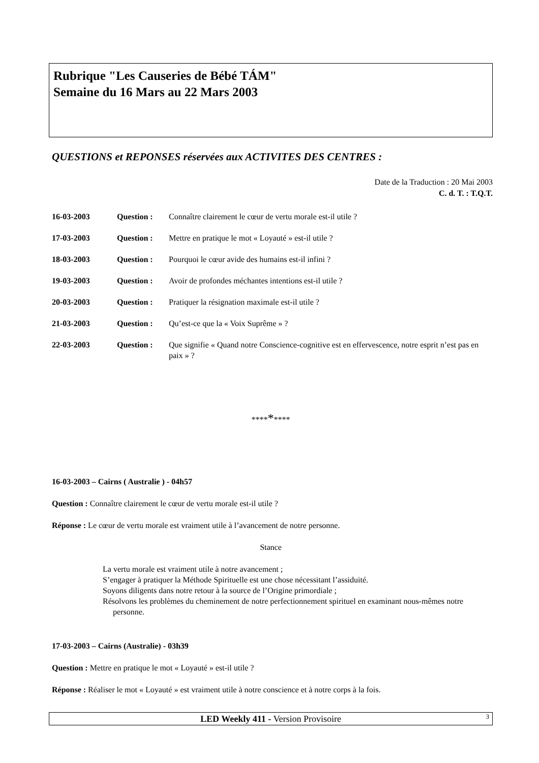Rubrique "Les Causeries de Bébé TÁM"
Semaine du 16 Mars au 22 Mars 2003
QUESTIONS et REPONSES réservées aux ACTIVITES DES CENTRES :
Date de la Traduction : 20 Mai 2003
C. d. T. : T.Q.T.
16-03-2003 Question : Connaître clairement le cœur de vertu morale est-il utile ?
17-03-2003 Question : Mettre en pratique le mot « Loyauté » est-il utile ?
18-03-2003 Question : Pourquoi le cœur avide des humains est-il infini ?
19-03-2003 Question : Avoir de profondes méchantes intentions est-il utile ?
20-03-2003 Question : Pratiquer la résignation maximale est-il utile ?
21-03-2003 Question : Qu’est-ce que la « Voix Suprême » ?
22-03-2003 Question : Que signifie « Quand notre Conscience-cognitive est en effervescence, notre esprit n’est pas en paix » ?
*********
16-03-2003 – Cairns ( Australie ) - 04h57
Question : Connaître clairement le cœur de vertu morale est-il utile ?
Réponse : Le cœur de vertu morale est vraiment utile à l’avancement de notre personne.
Stance
La vertu morale est vraiment utile à notre avancement ;
S’engager à pratiquer la Méthode Spirituelle est une chose nécessitant l’assiduité.
Soyons diligents dans notre retour à la source de l’Origine primordiale ;
Résolvons les problèmes du cheminement de notre perfectionnement spirituel en examinant nous-mêmes notre personne.
17-03-2003 – Cairns (Australie) - 03h39
Question : Mettre en pratique le mot « Loyauté » est-il utile ?
Réponse : Réaliser le mot « Loyauté » est vraiment utile à notre conscience et à notre corps à la fois.
LED Weekly 411 - Version Provisoire 3